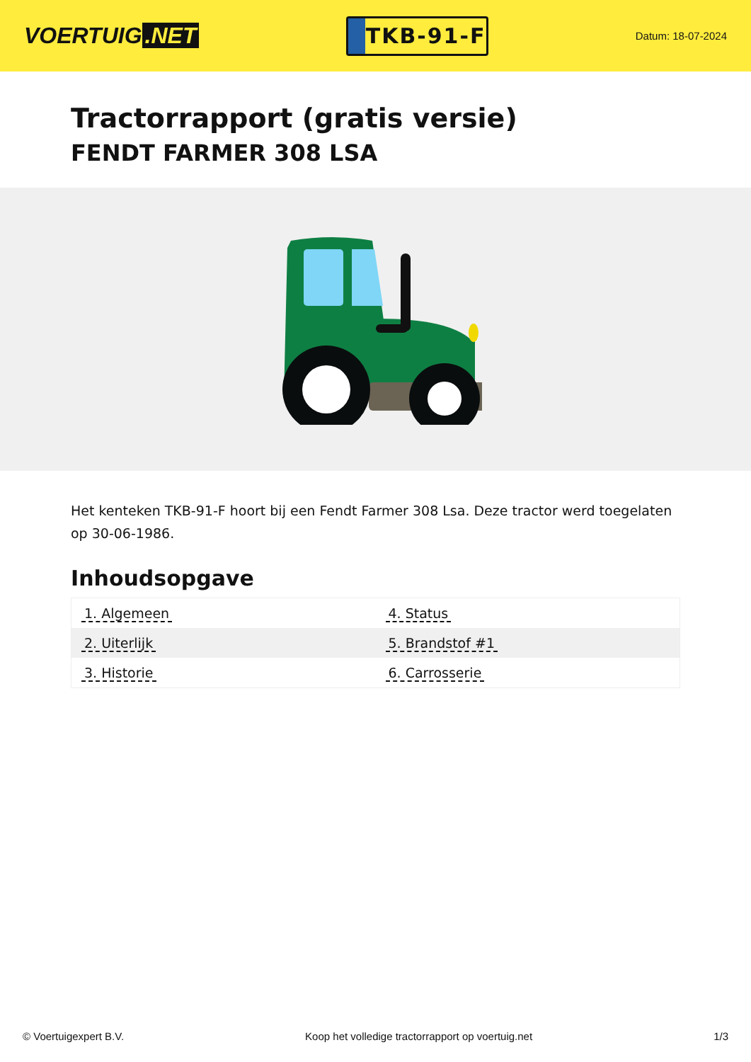VOERTUIG.NET
TKB-91-F
Datum: 18-07-2024
Tractorrapport (gratis versie)
FENDT FARMER 308 LSA
Het kenteken TKB-91-F hoort bij een Fendt Farmer 308 Lsa. Deze tractor werd toegelaten op 30-06-1986.
Inhoudsopgave
| 1. Algemeen | 4. Status |
| 2. Uiterlijk | 5. Brandstof #1 |
| 3. Historie | 6. Carrosserie |
© Voertuigexpert B.V. Koop het volledige tractorrapport op voertuig.net
1/3